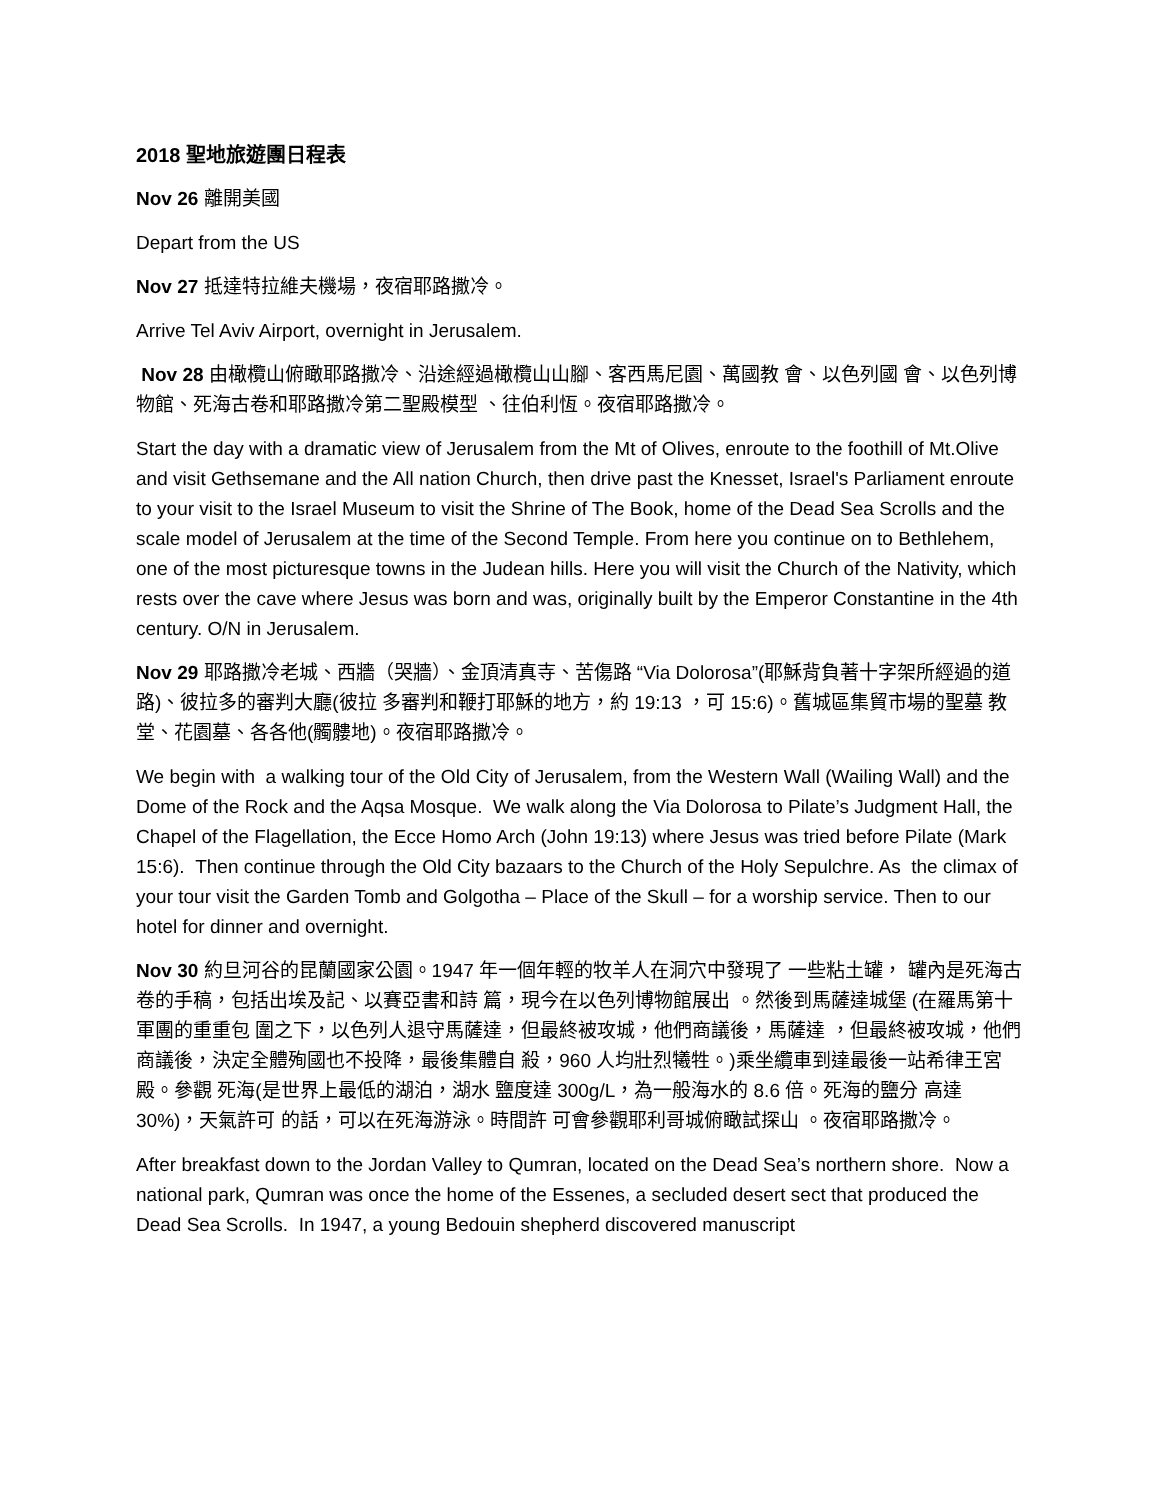2018 聖地旅遊團日程表
Nov 26 離開美國
Depart from the US
Nov 27 抵達特拉維夫機場，夜宿耶路撒冷。
Arrive Tel Aviv Airport, overnight in Jerusalem.
Nov 28 由橄欖山俯瞰耶路撒冷、沿途經過橄欖山山腳、客西馬尼園、萬國教 會、以色列國 會、以色列博物館、死海古卷和耶路撒冷第二聖殿模型 、往伯利恆。夜宿耶路撒冷。
Start the day with a dramatic view of Jerusalem from the Mt of Olives, enroute to the foothill of Mt.Olive and visit Gethsemane and the All nation Church, then drive past the Knesset, Israel's Parliament enroute to your visit to the Israel Museum to visit the Shrine of The Book, home of the Dead Sea Scrolls and the scale model of Jerusalem at the time of the Second Temple. From here you continue on to Bethlehem, one of the most picturesque towns in the Judean hills. Here you will visit the Church of the Nativity, which rests over the cave where Jesus was born and was, originally built by the Emperor Constantine in the 4th century. O/N in Jerusalem.
Nov 29 耶路撒冷老城、西牆（哭牆）、金頂清真寺、苦傷路 “Via Dolorosa”(耶穌背負著十字架所經過的道路)、彼拉多的審判大廳(彼拉 多審判和鞭打耶穌的地方，約 19:13 ，可 15:6)。舊城區集貿市場的聖墓 教堂、花園墓、各各他(髑髏地)。夜宿耶路撒冷。
We begin with a walking tour of the Old City of Jerusalem, from the Western Wall (Wailing Wall) and the Dome of the Rock and the Aqsa Mosque. We walk along the Via Dolorosa to Pilate’s Judgment Hall, the Chapel of the Flagellation, the Ecce Homo Arch (John 19:13) where Jesus was tried before Pilate (Mark 15:6). Then continue through the Old City bazaars to the Church of the Holy Sepulchre. As the climax of your tour visit the Garden Tomb and Golgotha – Place of the Skull – for a worship service. Then to our hotel for dinner and overnight.
Nov 30 約旦河谷的昆蘭國家公園。1947 年一個年輕的牧羊人在洞穴中發現了 一些粘土罐， 罐內是死海古卷的手稿，包括出埃及記、以賽亞書和詩 篇，現今在以色列博物館展出 。然後到馬薩達城堡 (在羅馬第十軍團的重重包 圍之下，以色列人退守馬薩達，但最終被攻城，他們商議後，馬薩達 ，但最終被攻城，他們商議後，決定全體殉國也不投降，最後集體自 殺，960 人均壯烈犧牲。)乘坐纜車到達最後一站希律王宮殿。參觀 死海(是世界上最低的湖泊，湖水 鹽度達 300g/L，為一般海水的 8.6 倍。死海的鹽分 高達 30%)，天氣許可 的話，可以在死海游泳。時間許 可會參觀耶利哥城俯瞰試探山 。夜宿耶路撒冷。
After breakfast down to the Jordan Valley to Qumran, located on the Dead Sea’s northern shore. Now a national park, Qumran was once the home of the Essenes, a secluded desert sect that produced the Dead Sea Scrolls. In 1947, a young Bedouin shepherd discovered manuscript